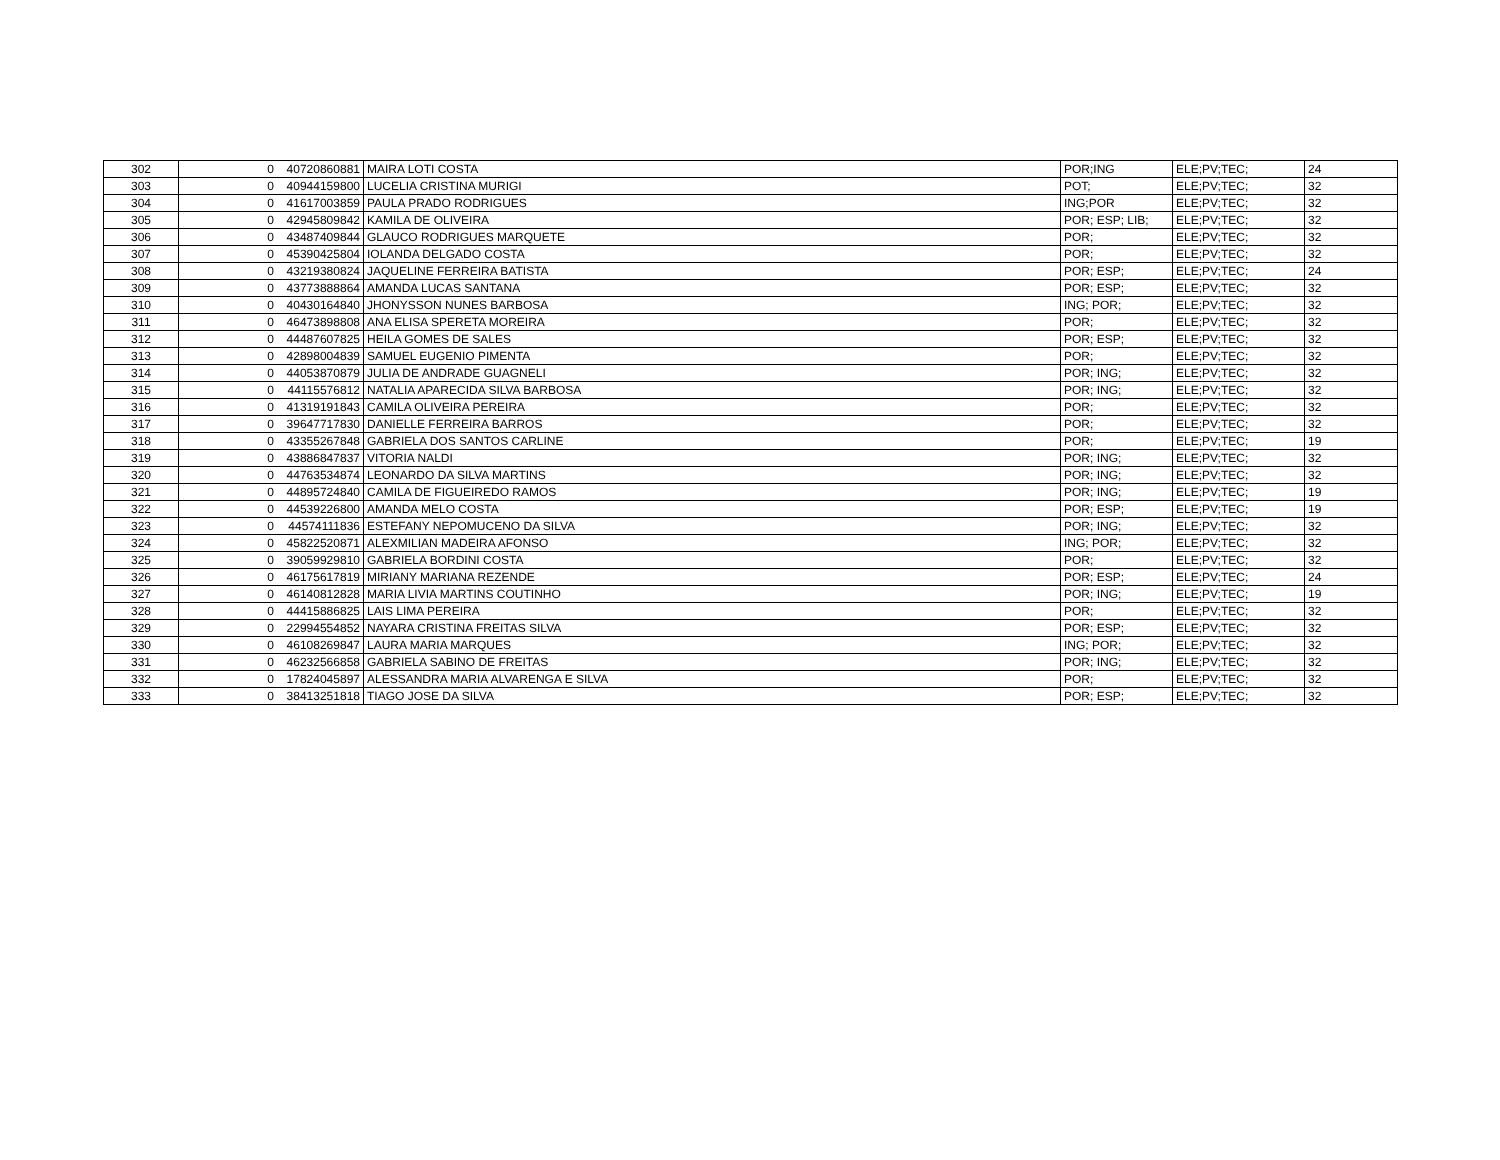| 302 | 0 | 40720860881 | MAIRA LOTI COSTA | POR;ING | ELE;PV;TEC; | 24 |
| 303 | 0 | 40944159800 | LUCELIA CRISTINA MURIGI | POT; | ELE;PV;TEC; | 32 |
| 304 | 0 | 41617003859 | PAULA PRADO RODRIGUES | ING;POR | ELE;PV;TEC; | 32 |
| 305 | 0 | 42945809842 | KAMILA DE OLIVEIRA | POR; ESP; LIB; | ELE;PV;TEC; | 32 |
| 306 | 0 | 43487409844 | GLAUCO RODRIGUES MARQUETE | POR; | ELE;PV;TEC; | 32 |
| 307 | 0 | 45390425804 | IOLANDA DELGADO COSTA | POR; | ELE;PV;TEC; | 32 |
| 308 | 0 | 43219380824 | JAQUELINE FERREIRA BATISTA | POR; ESP; | ELE;PV;TEC; | 24 |
| 309 | 0 | 43773888864 | AMANDA LUCAS SANTANA | POR; ESP; | ELE;PV;TEC; | 32 |
| 310 | 0 | 40430164840 | JHONYSSON NUNES BARBOSA | ING; POR; | ELE;PV;TEC; | 32 |
| 311 | 0 | 46473898808 | ANA ELISA SPERETA MOREIRA | POR; | ELE;PV;TEC; | 32 |
| 312 | 0 | 44487607825 | HEILA GOMES DE SALES | POR; ESP; | ELE;PV;TEC; | 32 |
| 313 | 0 | 42898004839 | SAMUEL EUGENIO PIMENTA | POR; | ELE;PV;TEC; | 32 |
| 314 | 0 | 44053870879 | JULIA DE ANDRADE GUAGNELI | POR; ING; | ELE;PV;TEC; | 32 |
| 315 | 0 | 44115576812 | NATALIA APARECIDA SILVA BARBOSA | POR; ING; | ELE;PV;TEC; | 32 |
| 316 | 0 | 41319191843 | CAMILA OLIVEIRA PEREIRA | POR; | ELE;PV;TEC; | 32 |
| 317 | 0 | 39647717830 | DANIELLE FERREIRA BARROS | POR; | ELE;PV;TEC; | 32 |
| 318 | 0 | 43355267848 | GABRIELA DOS SANTOS CARLINE | POR; | ELE;PV;TEC; | 19 |
| 319 | 0 | 43886847837 | VITORIA NALDI | POR; ING; | ELE;PV;TEC; | 32 |
| 320 | 0 | 44763534874 | LEONARDO DA SILVA MARTINS | POR; ING; | ELE;PV;TEC; | 32 |
| 321 | 0 | 44895724840 | CAMILA DE FIGUEIREDO RAMOS | POR; ING; | ELE;PV;TEC; | 19 |
| 322 | 0 | 44539226800 | AMANDA MELO COSTA | POR; ESP; | ELE;PV;TEC; | 19 |
| 323 | 0 | 44574111836 | ESTEFANY NEPOMUCENO DA SILVA | POR; ING; | ELE;PV;TEC; | 32 |
| 324 | 0 | 45822520871 | ALEXMILIAN MADEIRA AFONSO | ING; POR; | ELE;PV;TEC; | 32 |
| 325 | 0 | 39059929810 | GABRIELA BORDINI COSTA | POR; | ELE;PV;TEC; | 32 |
| 326 | 0 | 46175617819 | MIRIANY MARIANA REZENDE | POR; ESP; | ELE;PV;TEC; | 24 |
| 327 | 0 | 46140812828 | MARIA LIVIA MARTINS COUTINHO | POR; ING; | ELE;PV;TEC; | 19 |
| 328 | 0 | 44415886825 | LAIS LIMA PEREIRA | POR; | ELE;PV;TEC; | 32 |
| 329 | 0 | 22994554852 | NAYARA CRISTINA FREITAS SILVA | POR; ESP; | ELE;PV;TEC; | 32 |
| 330 | 0 | 46108269847 | LAURA MARIA MARQUES | ING; POR; | ELE;PV;TEC; | 32 |
| 331 | 0 | 46232566858 | GABRIELA SABINO DE FREITAS | POR; ING; | ELE;PV;TEC; | 32 |
| 332 | 0 | 17824045897 | ALESSANDRA MARIA ALVARENGA E SILVA | POR; | ELE;PV;TEC; | 32 |
| 333 | 0 | 38413251818 | TIAGO JOSE DA SILVA | POR; ESP; | ELE;PV;TEC; | 32 |